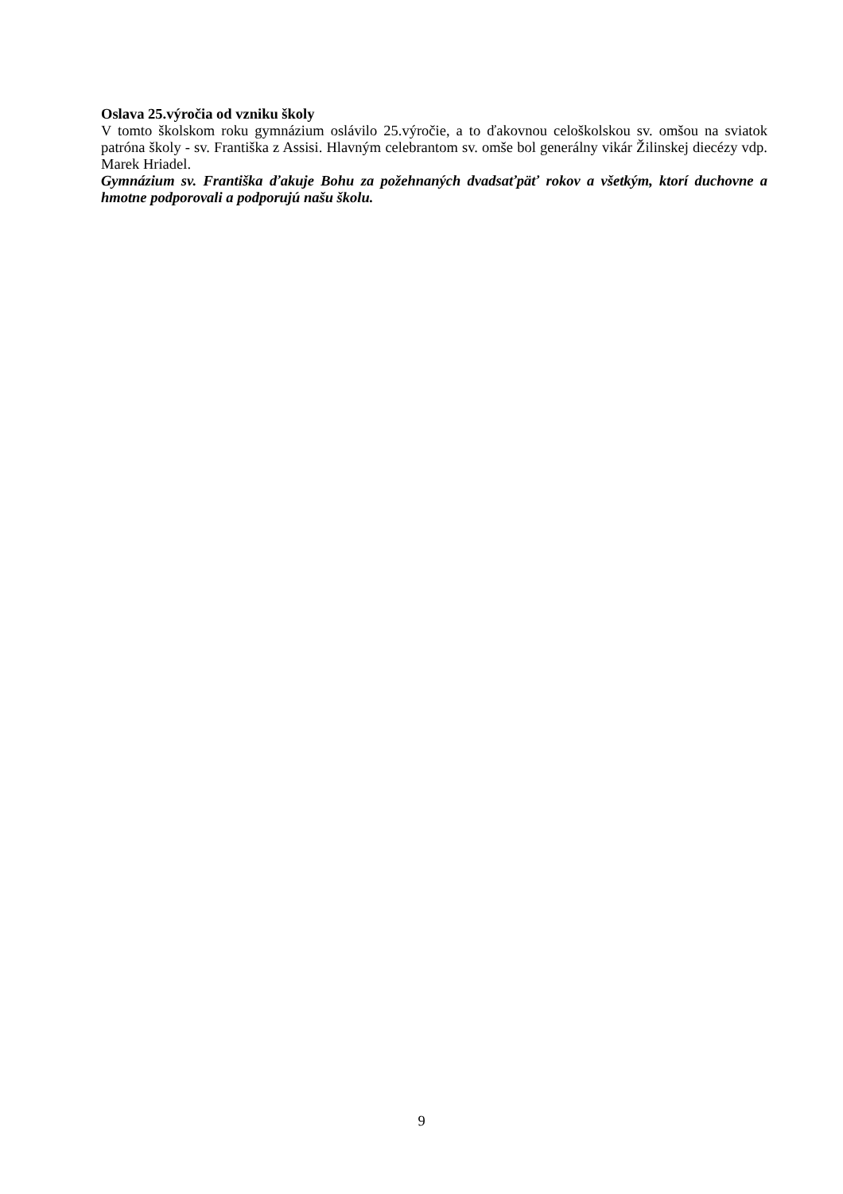Oslava 25.výročia od vzniku školy
V tomto školskom roku gymnázium oslávilo 25.výročie, a to ďakovnou celoškolskou sv. omšou na sviatok patróna školy - sv. Františka z Assisi. Hlavným celebrantom sv. omše bol generálny vikár Žilinskej diecézy vdp. Marek Hriadel.
Gymnázium sv. Františka ďakuje Bohu za požehnaných dvadsaťpäť rokov a všetkým, ktorí duchovne a hmotne podporovali a podporujú našu školu.
9